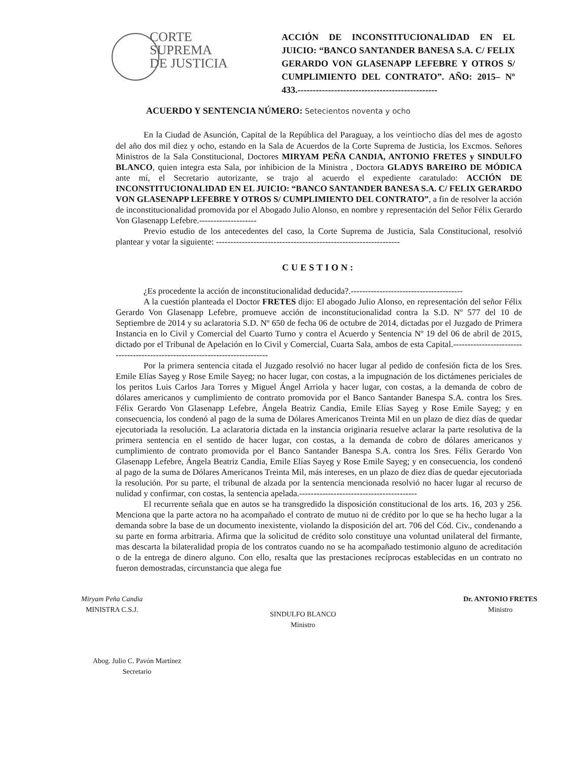CORTE
SUPREMA
DE JUSTICIA
ACCIÓN DE INCONSTITUCIONALIDAD EN EL JUICIO: “BANCO SANTANDER BANESA S.A. C/ FELIX GERARDO VON GLASENAPP LEFEBRE Y OTROS S/ CUMPLIMIENTO DEL CONTRATO”. AÑO: 2015– Nº 433.----------------------------------------------
ACUERDO Y SENTENCIA NÚMERO: Setecientos noventa y ocho
En la Ciudad de Asunción, Capital de la República del Paraguay, a los veintiocho días del mes de agosto del año dos mil diez y ocho, estando en la Sala de Acuerdos de la Corte Suprema de Justicia, los Excmos. Señores Ministros de la Sala Constitucional, Doctores MIRYAM PEÑA CANDIA, ANTONIO FRETES y SINDULFO BLANCO, quien integra esta Sala, por inhibicion de la Ministra , Doctora GLADYS BAREIRO DE MÓDICA ante mí, el Secretario autorizante, se trajo al acuerdo el expediente caratulado: ACCIÓN DE INCONSTITUCIONALIDAD EN EL JUICIO: “BANCO SANTANDER BANESA S.A. C/ FELIX GERARDO VON GLASENAPP LEFEBRE Y OTROS S/ CUMPLIMIENTO DEL CONTRATO”, a fin de resolver la acción de inconstitucionalidad promovida por el Abogado Julio Alonso, en nombre y representación del Señor Félix Gerardo Von Glasenapp Lefebre.--------------------
Previo estudio de los antecedentes del caso, la Corte Suprema de Justicia, Sala Constitucional, resolvió plantear y votar la siguiente: ----------------------------------------------------------------
CUESTION:
¿Es procedente la acción de inconstitucionalidad deducida?.---------------------------------------
A la cuestión planteada el Doctor FRETES dijo: El abogado Julio Alonso, en representación del señor Félix Gerardo Von Glasenapp Lefebre, promueve acción de inconstitucionalidad contra la S.D. Nº 577 del 10 de Septiembre de 2014 y su aclaratoria S.D. Nº 650 de fecha 06 de octubre de 2014, dictadas por el Juzgado de Primera Instancia en lo Civil y Comercial del Cuarto Turno y contra el Acuerdo y Sentencia Nº 19 del 06 de abril de 2015, dictado por el Tribunal de Apelación en lo Civil y Comercial, Cuarta Sala, ambos de esta Capital.-----------------------------------------------------------------------------
Por la primera sentencia citada el Juzgado resolvió no hacer lugar al pedido de confesión ficta de los Sres. Emile Elías Sayeg y Rose Emile Sayeg; no hacer lugar, con costas, a la impugnación de los dictámenes periciales de los peritos Luis Carlos Jara Torres y Miguel Ángel Arriola y hacer lugar, con costas, a la demanda de cobro de dólares americanos y cumplimiento de contrato promovida por el Banco Santander Banespa S.A. contra los Sres. Félix Gerardo Von Glasenapp Lefebre, Ángela Beatriz Candia, Emile Elías Sayeg y Rose Emile Sayeg; y en consecuencia, los condenó al pago de la suma de Dólares Americanos Treinta Mil en un plazo de diez días de quedar ejecutoriada la resolución. La aclaratoria dictada en la instancia originaria resuelve aclarar la parte resolutiva de la primera sentencia en el sentido de hacer lugar, con costas, a la demanda de cobro de dólares americanos y cumplimiento de contrato promovida por el Banco Santander Banespa S.A. contra los Sres. Félix Gerardo Von Glasenapp Lefebre, Ángela Beatriz Candia, Emile Elías Sayeg y Rose Emile Sayeg; y en consecuencia, los condenó al pago de la suma de Dólares Americanos Treinta Mil, más intereses, en un plazo de diez días de quedar ejecutoriada la resolución. Por su parte, el tribunal de alzada por la sentencia mencionada resolvió no hacer lugar al recurso de nulidad y confirmar, con costas, la sentencia apelada.-----------------------------------------
El recurrente señala que en autos se ha transgredido la disposición constitucional de los arts. 16, 203 y 256. Menciona que la parte actora no ha acompañado el contrato de mutuo ni de crédito por lo que se ha hecho lugar a la demanda sobre la base de un documento inexistente, violando la disposición del art. 706 del Cód. Civ., condenando a su parte en forma arbitraria. Afirma que la solicitud de crédito solo constituye una voluntad unilateral del firmante, mas descarta la bilateralidad propia de los contratos cuando no se ha acompañado testimonio alguno de acreditación o de la entrega de dinero alguno. Con ello, resalta que las prestaciones recíprocas establecidas en un contrato no fueron demostradas, circunstancia que alega fue
Miryam Peña Candia
MINISTRA C.S.J.
SINDULFO BLANCO
Ministro
Dr. ANTONIO FRETES
Ministro
Abog. Julio C. Pavón Martínez
Secretario